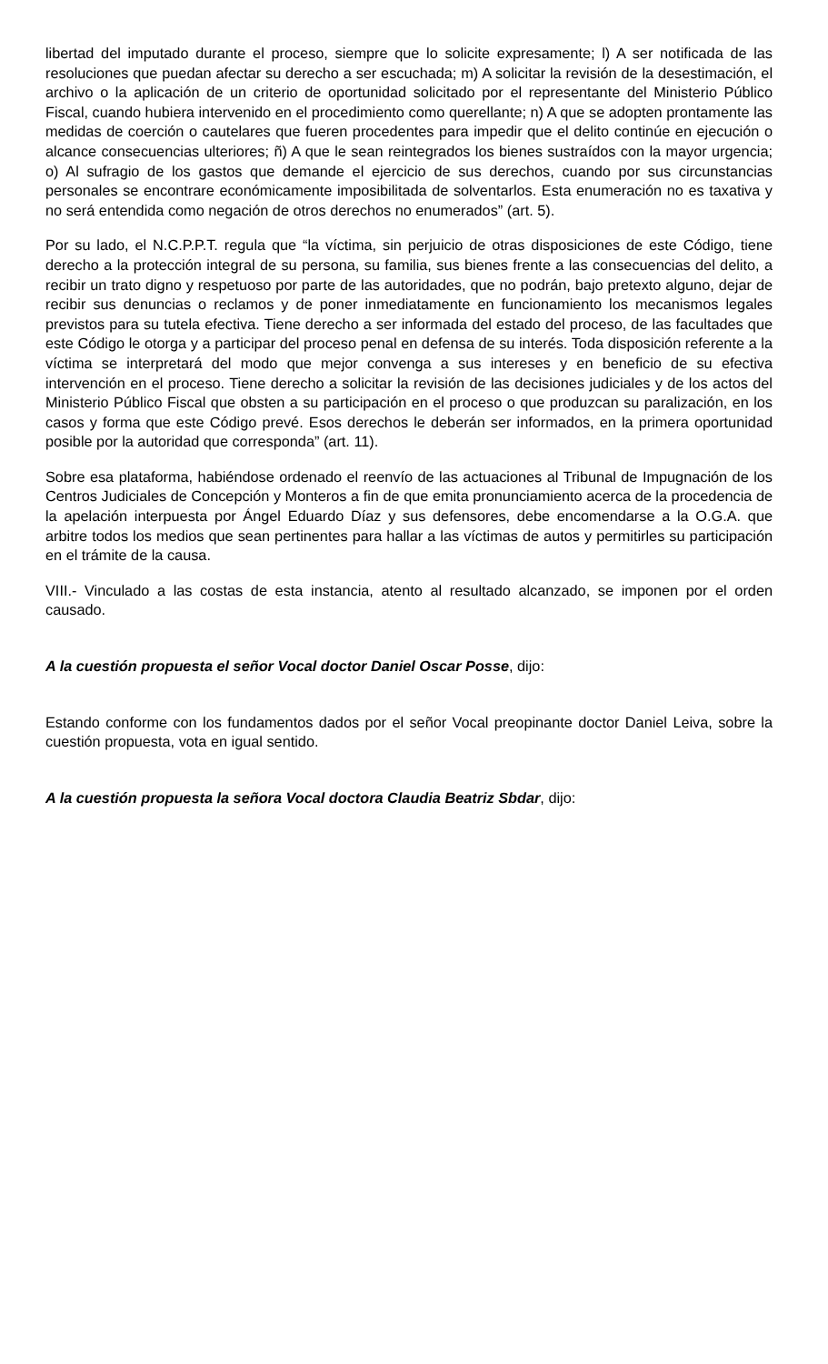libertad del imputado durante el proceso, siempre que lo solicite expresamente; l) A ser notificada de las resoluciones que puedan afectar su derecho a ser escuchada; m) A solicitar la revisión de la desestimación, el archivo o la aplicación de un criterio de oportunidad solicitado por el representante del Ministerio Público Fiscal, cuando hubiera intervenido en el procedimiento como querellante; n) A que se adopten prontamente las medidas de coerción o cautelares que fueren procedentes para impedir que el delito continúe en ejecución o alcance consecuencias ulteriores; ñ) A que le sean reintegrados los bienes sustraídos con la mayor urgencia; o) Al sufragio de los gastos que demande el ejercicio de sus derechos, cuando por sus circunstancias personales se encontrare económicamente imposibilitada de solventarlos. Esta enumeración no es taxativa y no será entendida como negación de otros derechos no enumerados” (art. 5).
Por su lado, el N.C.P.P.T. regula que “la víctima, sin perjuicio de otras disposiciones de este Código, tiene derecho a la protección integral de su persona, su familia, sus bienes frente a las consecuencias del delito, a recibir un trato digno y respetuoso por parte de las autoridades, que no podrán, bajo pretexto alguno, dejar de recibir sus denuncias o reclamos y de poner inmediatamente en funcionamiento los mecanismos legales previstos para su tutela efectiva. Tiene derecho a ser informada del estado del proceso, de las facultades que este Código le otorga y a participar del proceso penal en defensa de su interés. Toda disposición referente a la víctima se interpretará del modo que mejor convenga a sus intereses y en beneficio de su efectiva intervención en el proceso. Tiene derecho a solicitar la revisión de las decisiones judiciales y de los actos del Ministerio Público Fiscal que obsten a su participación en el proceso o que produzcan su paralización, en los casos y forma que este Código prevé. Esos derechos le deberán ser informados, en la primera oportunidad posible por la autoridad que corresponda” (art. 11).
Sobre esa plataforma, habiéndose ordenado el reenvío de las actuaciones al Tribunal de Impugnación de los Centros Judiciales de Concepción y Monteros a fin de que emita pronunciamiento acerca de la procedencia de la apelación interpuesta por Ángel Eduardo Díaz y sus defensores, debe encomendarse a la O.G.A. que arbitre todos los medios que sean pertinentes para hallar a las víctimas de autos y permitirles su participación en el trámite de la causa.
VIII.- Vinculado a las costas de esta instancia, atento al resultado alcanzado, se imponen por el orden causado.
A la cuestión propuesta el señor Vocal doctor Daniel Oscar Posse, dijo:
Estando conforme con los fundamentos dados por el señor Vocal preopinante doctor Daniel Leiva, sobre la cuestión propuesta, vota en igual sentido.
A la cuestión propuesta la señora Vocal doctora Claudia Beatriz Sbdar, dijo: